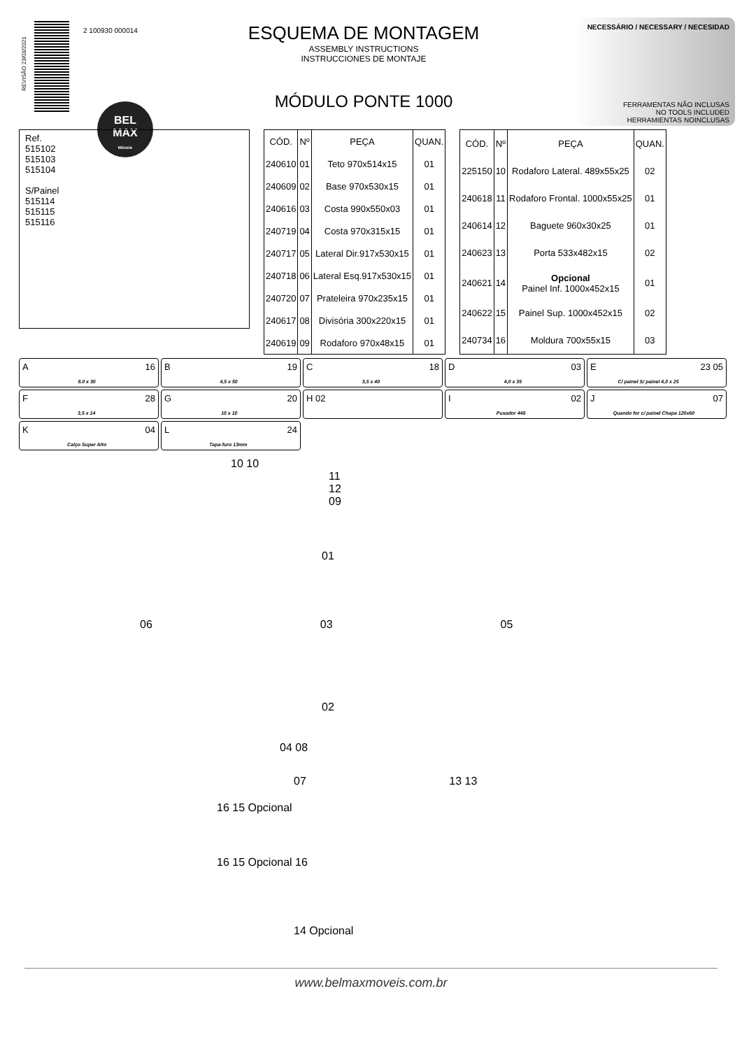REVISÃO 23/03/2021
2 100930 000014
BEL
MAX
Móveis
ESQUEMA DE MONTAGEM
ASSEMBLY INSTRUCTIONS
INSTRUCCIONES DE MONTAJE
MÓDULO PONTE 1000
NECESSÁRIO / NECESSARY / NECESIDAD
FERRAMENTAS NÃO INCLUSAS
NO TOOLS INCLUDED
HERRAMIENTAS NOINCLUSAS
Ref.
515102
515103
515104
S/Painel
515114
515115
515116
| CÓD. | Nº | PEÇA | QUAN. |
| --- | --- | --- | --- |
| 240610 | 01 | Teto 970x514x15 | 01 |
| 240609 | 02 | Base 970x530x15 | 01 |
| 240616 | 03 | Costa 990x550x03 | 01 |
| 240719 | 04 | Costa 970x315x15 | 01 |
| 240717 | 05 | Lateral Dir.917x530x15 | 01 |
| 240718 | 06 | Lateral Esq.917x530x15 | 01 |
| 240720 | 07 | Prateleira 970x235x15 | 01 |
| 240617 | 08 | Divisória 300x220x15 | 01 |
| 240619 | 09 | Rodaforo 970x48x15 | 01 |
| CÓD. | Nº | PEÇA | QUAN. |
| --- | --- | --- | --- |
| 225150 | 10 | Rodaforo Lateral. 489x55x25 | 02 |
| 240618 | 11 | Rodaforo Frontal. 1000x55x25 | 01 |
| 240614 | 12 | Baguete 960x30x25 | 01 |
| 240623 | 13 | Porta 533x482x15 | 02 |
| 240621 | 14 | Opcional Painel Inf. 1000x452x15 | 01 |
| 240622 | 15 | Painel Sup. 1000x452x15 | 02 |
| 240734 | 16 | Moldura 700x55x15 | 03 |
A 8.0 x 30 16
B 4,5 x 50 19
C 3,5 x 40 18
D 4,0 x 35 03
E C/ painel S/ painel 4,0 x 25 23 05
F 3,5 x 14 28
G 10 x 10 20
H 02
I Puxador 448 02
J Quando for c/ painel Chapa 120x60 07
K Calço Super Alto 04
L Tapa-furo 13mm 24
10 10
11
12
09
01
06 03 05
02
04 08
07 13 13
16 15 Opcional
16 15 Opcional 16
14 Opcional
www.belmaxmoveis.com.br